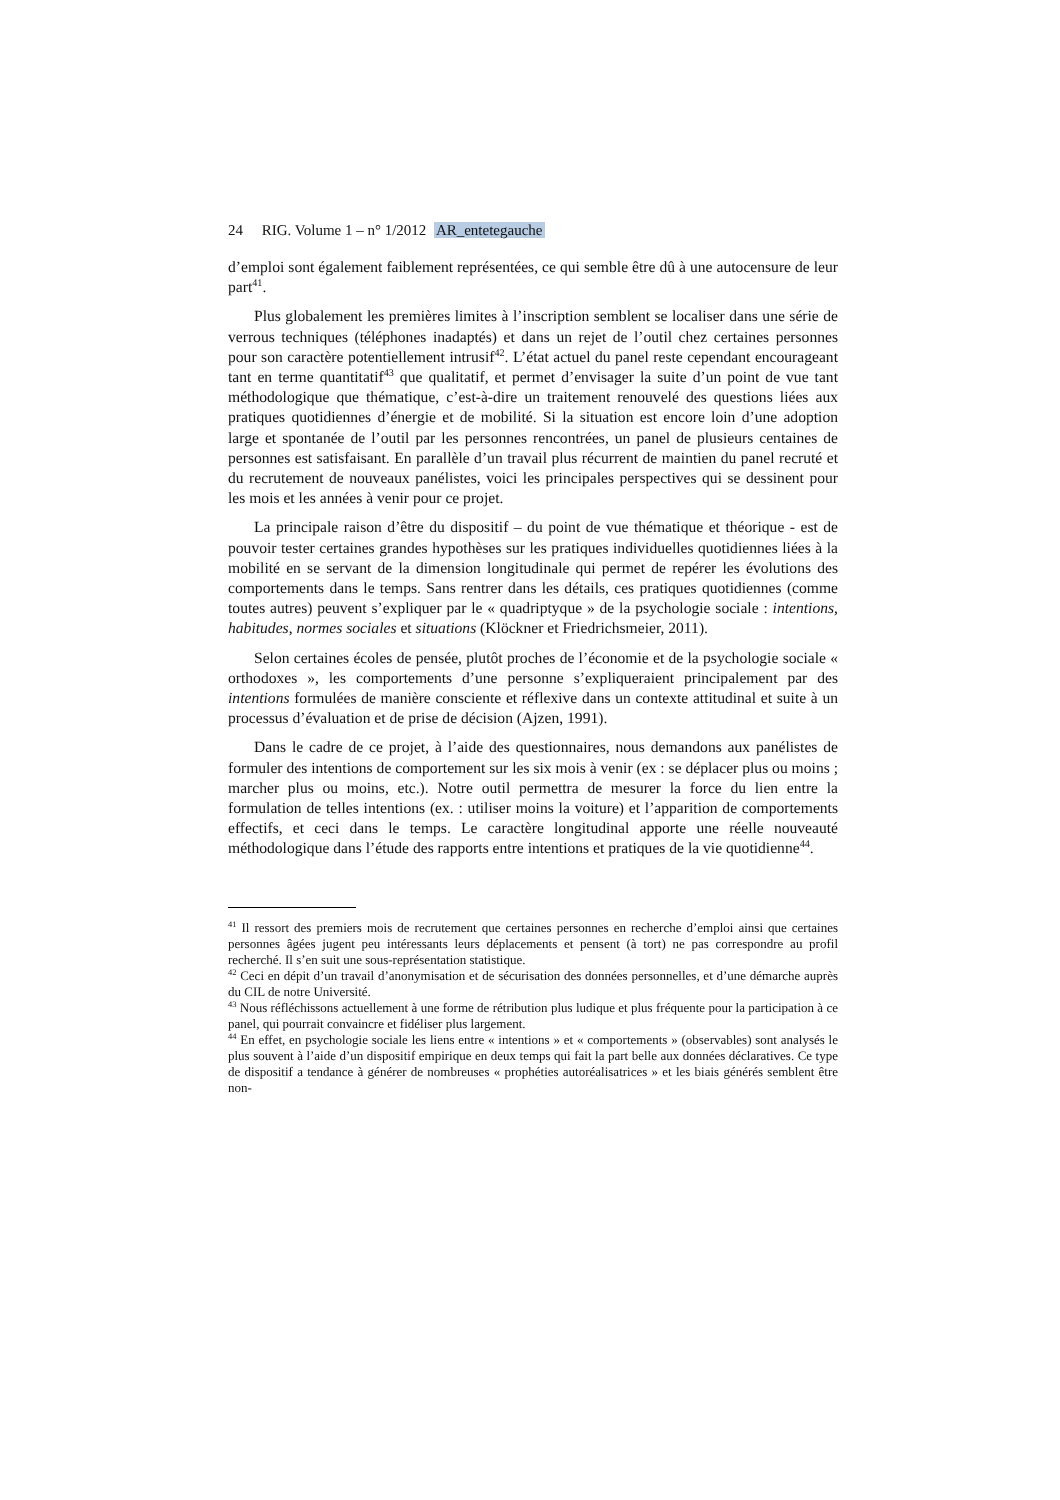24 RIG. Volume 1 – n° 1/2012 AR_entetegauche
d’emploi sont également faiblement représentées, ce qui semble être dû à une autocensure de leur part<sup>41</sup>.
Plus globalement les premières limites à l’inscription semblent se localiser dans une série de verrous techniques (téléphones inadaptés) et dans un rejet de l’outil chez certaines personnes pour son caractère potentiellement intrusif<sup>42</sup>. L’état actuel du panel reste cependant encourageant tant en terme quantitatif<sup>43</sup> que qualitatif, et permet d’envisager la suite d’un point de vue tant méthodologique que thématique, c’est-à-dire un traitement renouvelé des questions liées aux pratiques quotidiennes d’énergie et de mobilité. Si la situation est encore loin d’une adoption large et spontanée de l’outil par les personnes rencontrées, un panel de plusieurs centaines de personnes est satisfaisant. En parallèle d’un travail plus récurrent de maintien du panel recruté et du recrutement de nouveaux panélistes, voici les principales perspectives qui se dessinent pour les mois et les années à venir pour ce projet.
La principale raison d’être du dispositif – du point de vue thématique et théorique - est de pouvoir tester certaines grandes hypothèses sur les pratiques individuelles quotidiennes liées à la mobilité en se servant de la dimension longitudinale qui permet de repérer les évolutions des comportements dans le temps. Sans rentrer dans les détails, ces pratiques quotidiennes (comme toutes autres) peuvent s’expliquer par le « quadriptyque » de la psychologie sociale : intentions, habitudes, normes sociales et situations (Klöckner et Friedrichsmeier, 2011).
Selon certaines écoles de pensée, plutôt proches de l’économie et de la psychologie sociale « orthodoxes », les comportements d’une personne s’expliqueraient principalement par des intentions formulées de manière consciente et réflexive dans un contexte attitudinal et suite à un processus d’évaluation et de prise de décision (Ajzen, 1991).
Dans le cadre de ce projet, à l’aide des questionnaires, nous demandons aux panélistes de formuler des intentions de comportement sur les six mois à venir (ex : se déplacer plus ou moins ; marcher plus ou moins, etc.). Notre outil permettra de mesurer la force du lien entre la formulation de telles intentions (ex. : utiliser moins la voiture) et l’apparition de comportements effectifs, et ceci dans le temps. Le caractère longitudinal apporte une réelle nouveauté méthodologique dans l’étude des rapports entre intentions et pratiques de la vie quotidienne<sup>44</sup>.
<sup>41</sup> Il ressort des premiers mois de recrutement que certaines personnes en recherche d’emploi ainsi que certaines personnes âgées jugent peu intéressants leurs déplacements et pensent (à tort) ne pas correspondre au profil recherché. Il s’en suit une sous-représentation statistique.
<sup>42</sup> Ceci en dépit d’un travail d’anonymisation et de sécurisation des données personnelles, et d’une démarche auprès du CIL de notre Université.
<sup>43</sup> Nous réfléchissons actuellement à une forme de rétribution plus ludique et plus fréquente pour la participation à ce panel, qui pourrait convaincre et fidéliser plus largement.
<sup>44</sup> En effet, en psychologie sociale les liens entre « intentions » et « comportements » (observables) sont analysés le plus souvent à l’aide d’un dispositif empirique en deux temps qui fait la part belle aux données déclaratives. Ce type de dispositif a tendance à générer de nombreuses « prophéties autoréalisatrices » et les biais générés semblent être non-